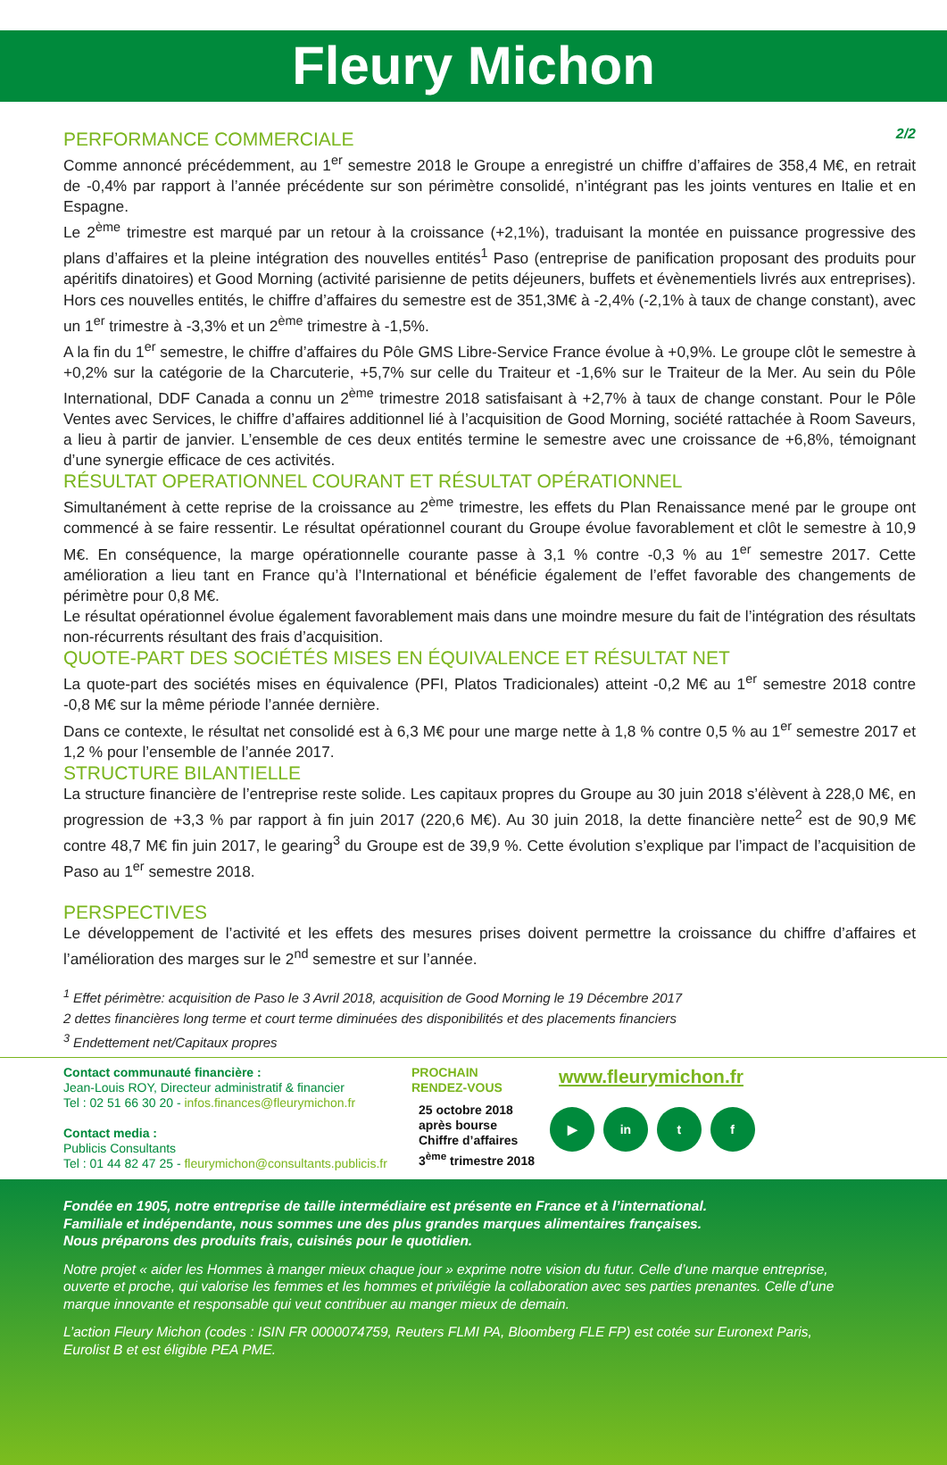Fleury Michon
PERFORMANCE COMMERCIALE 2/2
Comme annoncé précédemment, au 1<sup>er</sup> semestre 2018 le Groupe a enregistré un chiffre d’affaires de 358,4 M€, en retrait de -0,4% par rapport à l’année précédente sur son périmètre consolidé, n’intégrant pas les joints ventures en Italie et en Espagne.
Le 2<sup>ème</sup> trimestre est marqué par un retour à la croissance (+2,1%), traduisant la montée en puissance progressive des plans d’affaires et la pleine intégration des nouvelles entités<sup>1</sup> Paso (entreprise de panification proposant des produits pour apéritifs dinatoires) et Good Morning (activité parisienne de petits déjeuners, buffets et évènementiels livrés aux entreprises). Hors ces nouvelles entités, le chiffre d’affaires du semestre est de 351,3M€ à -2,4% (-2,1% à taux de change constant), avec un 1<sup>er</sup> trimestre à -3,3% et un 2<sup>ème</sup> trimestre à -1,5%.
A la fin du 1<sup>er</sup> semestre, le chiffre d’affaires du Pôle GMS Libre-Service France évolue à +0,9%. Le groupe clôt le semestre à +0,2% sur la catégorie de la Charcuterie, +5,7% sur celle du Traiteur et -1,6% sur le Traiteur de la Mer. Au sein du Pôle International, DDF Canada a connu un 2<sup>ème</sup> trimestre 2018 satisfaisant à +2,7% à taux de change constant. Pour le Pôle Ventes avec Services, le chiffre d’affaires additionnel lié à l’acquisition de Good Morning, société rattachée à Room Saveurs, a lieu à partir de janvier. L’ensemble de ces deux entités termine le semestre avec une croissance de +6,8%, témoignant d’une synergie efficace de ces activités.
RÉSULTAT OPERATIONNEL COURANT ET RÉSULTAT OPÉRATIONNEL
Simultanément à cette reprise de la croissance au 2<sup>ème</sup> trimestre, les effets du Plan Renaissance mené par le groupe ont commencé à se faire ressentir. Le résultat opérationnel courant du Groupe évolue favorablement et clôt le semestre à 10,9 M€. En conséquence, la marge opérationnelle courante passe à 3,1 % contre -0,3 % au 1<sup>er</sup> semestre 2017. Cette amélioration a lieu tant en France qu’à l’International et bénéficie également de l’effet favorable des changements de périmètre pour 0,8 M€.
Le résultat opérationnel évolue également favorablement mais dans une moindre mesure du fait de l’intégration des résultats non-récurrents résultant des frais d’acquisition.
QUOTE-PART DES SOCIÉTÉS MISES EN ÉQUIVALENCE ET RÉSULTAT NET
La quote-part des sociétés mises en équivalence (PFI, Platos Tradicionales) atteint -0,2 M€ au 1<sup>er</sup> semestre 2018 contre -0,8 M€ sur la même période l’année dernière.
Dans ce contexte, le résultat net consolidé est à 6,3 M€ pour une marge nette à 1,8 % contre 0,5 % au 1<sup>er</sup> semestre 2017 et 1,2 % pour l’ensemble de l’année 2017.
STRUCTURE BILANTIELLE
La structure financière de l’entreprise reste solide. Les capitaux propres du Groupe au 30 juin 2018 s’élèvent à 228,0 M€, en progression de +3,3 % par rapport à fin juin 2017 (220,6 M€). Au 30 juin 2018, la dette financière nette<sup>2</sup> est de 90,9 M€ contre 48,7 M€ fin juin 2017, le gearing<sup>3</sup> du Groupe est de 39,9 %. Cette évolution s’explique par l’impact de l’acquisition de Paso au 1<sup>er</sup> semestre 2018.
PERSPECTIVES
Le développement de l’activité et les effets des mesures prises doivent permettre la croissance du chiffre d’affaires et l’amélioration des marges sur le 2<sup>nd</sup> semestre et sur l’année.
<sup>1</sup> Effet périmètre: acquisition de Paso le 3 Avril 2018, acquisition de Good Morning le 19 Décembre 2017
2 dettes financières long terme et court terme diminuées des disponibilités et des placements financiers
<sup>3</sup> Endettement net/Capitaux propres
Contact communauté financière :
Jean-Louis ROY, Directeur administratif & financier
Tel : 02 51 66 30 20 - infos.finances@fleurymichon.fr
Contact media :
Publicis Consultants
Tel : 01 44 82 47 25 - fleurymichon@consultants.publicis.fr
PROCHAIN
RENDEZ-VOUS
25 octobre 2018
après bourse
Chiffre d’affaires
3<sup>ème</sup> trimestre 2018
www.fleurymichon.fr
▶ in t f
Fondée en 1905, notre entreprise de taille intermédiaire est présente en France et à l’international.
Familiale et indépendante, nous sommes une des plus grandes marques alimentaires françaises.
Nous préparons des produits frais, cuisinés pour le quotidien.
Notre projet « aider les Hommes à manger mieux chaque jour » exprime notre vision du futur. Celle d’une marque entreprise, ouverte et proche, qui valorise les femmes et les hommes et privilégie la collaboration avec ses parties prenantes. Celle d’une marque innovante et responsable qui veut contribuer au manger mieux de demain.
L’action Fleury Michon (codes : ISIN FR 0000074759, Reuters FLMI PA, Bloomberg FLE FP) est cotée sur Euronext Paris, Eurolist B et est éligible PEA PME.